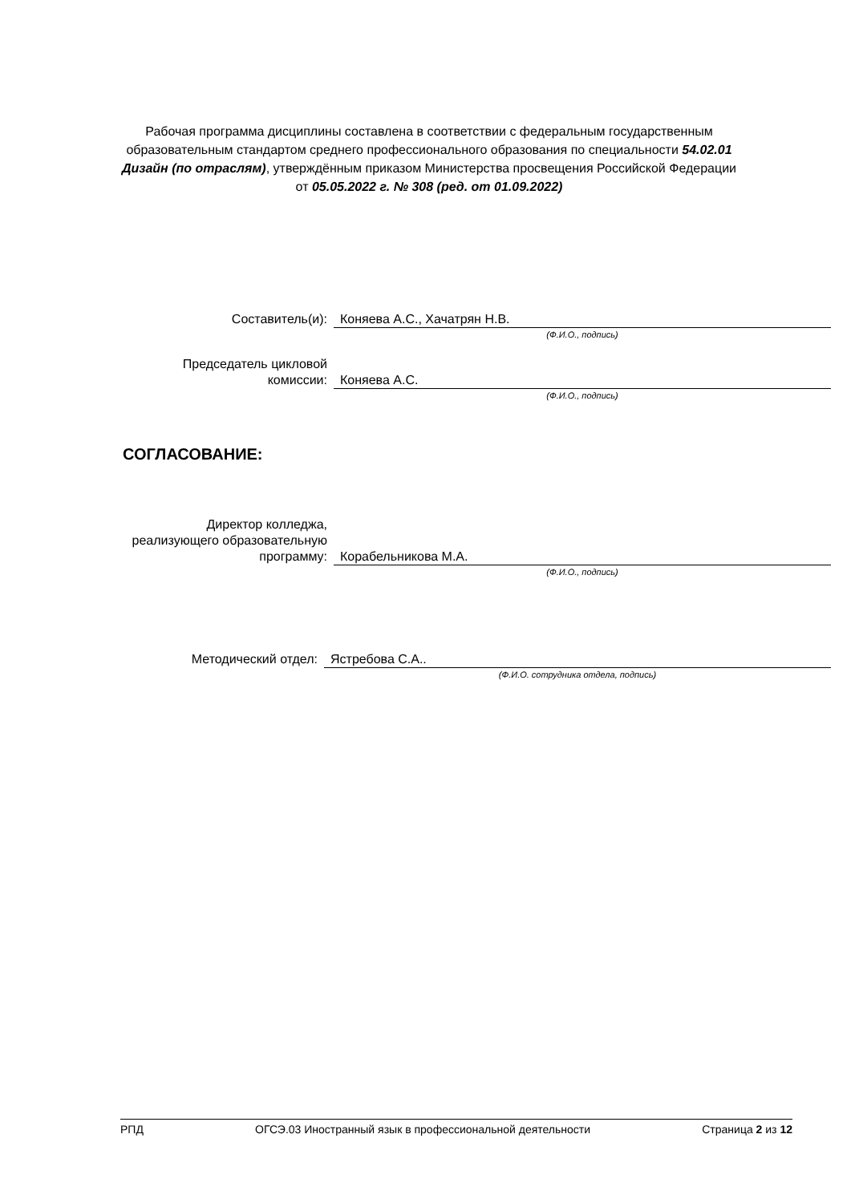Рабочая программа дисциплины составлена в соответствии с федеральным государственным образовательным стандартом среднего профессионального образования по специальности 54.02.01 Дизайн (по отраслям), утверждённым приказом Министерства просвещения Российской Федерации от 05.05.2022 г. № 308 (ред. от 01.09.2022)
Составитель(и): Коняева А.С., Хачатрян Н.В.
(Ф.И.О., подпись)
Председатель цикловой комиссии:
Коняева А.С.
(Ф.И.О., подпись)
СОГЛАСОВАНИЕ:
Директор колледжа, реализующего образовательную программу:
Корабельникова М.А.
(Ф.И.О., подпись)
Методический отдел: Ястребова С.А..
(Ф.И.О. сотрудника отдела, подпись)
РПД ОГСЭ.03 Иностранный язык в профессиональной деятельности Страница 2 из 12